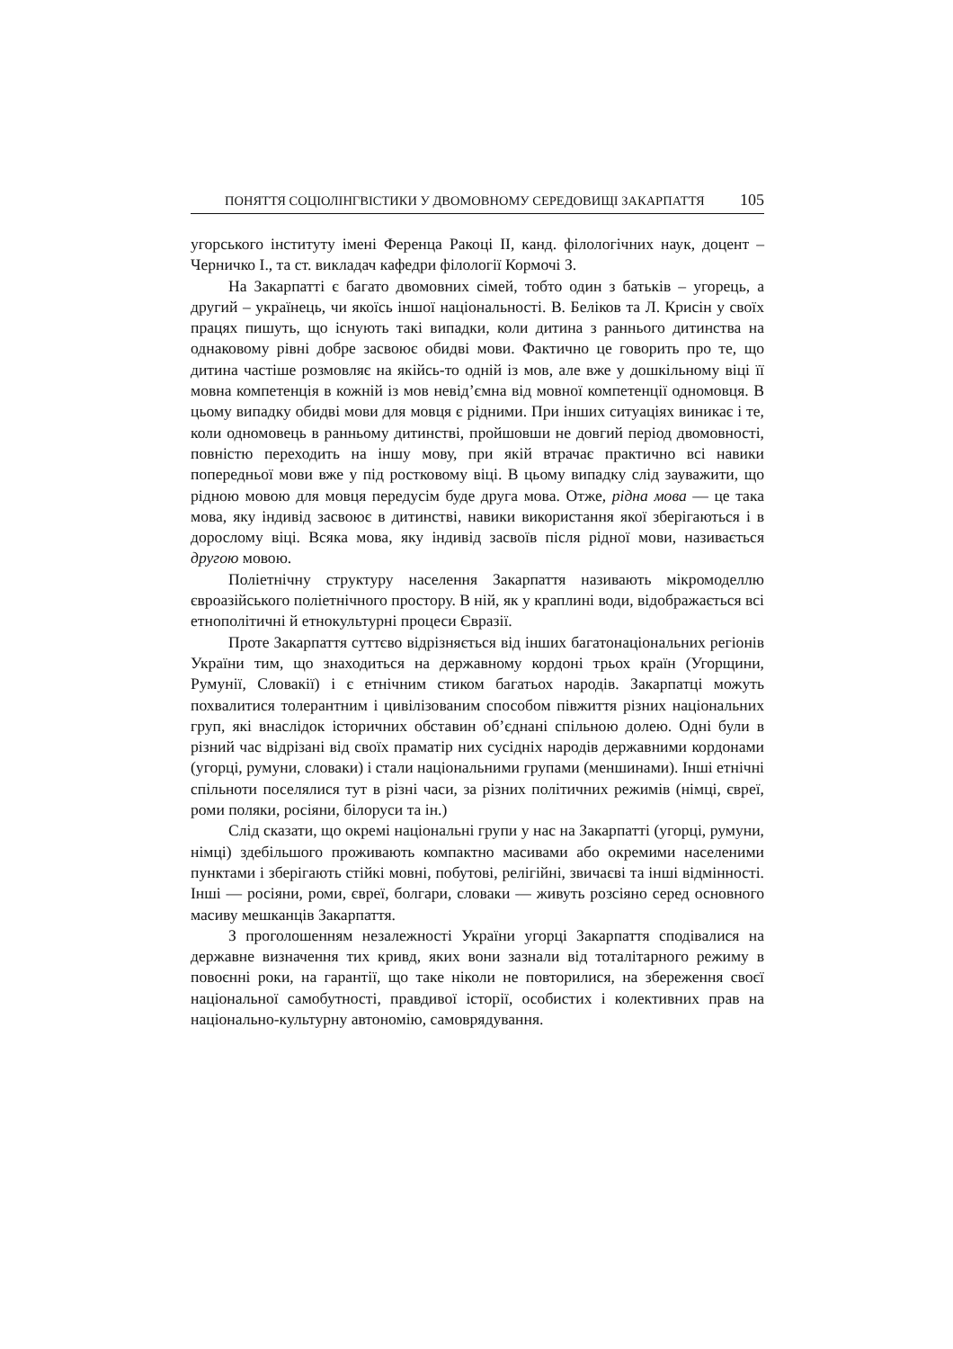ПОНЯТТЯ СОЦІОЛІНГВІСТИКИ У ДВОМОВНОМУ СЕРЕДОВИЩІ ЗАКАРПАТТЯ 105
угорського інституту імені Ференца Ракоці ІІ, канд. філологічних наук, доцент – Черничко І., та ст. викладач кафедри філології Кормочі З.
На Закарпатті є багато двомовних сімей, тобто один з батьків – угорець, а другий – українець, чи якоїсь іншої національності. В. Беліков та Л. Крисін у своїх працях пишуть, що існують такі випадки, коли дитина з раннього дитинства на однаковому рівні добре засвоює обидві мови. Фактично це говорить про те, що дитина частіше розмовляє на якійсь-то одній із мов, але вже у дошкільному віці її мовна компетенція в кожній із мов невід’ємна від мовної компетенції одномовця. В цьому випадку обидві мови для мовця є рідними. При інших ситуаціях виникає і те, коли одномовець в ранньому дитинстві, пройшовши не довгий період двомовності, повністю переходить на іншу мову, при якій втрачає практично всі навики попередньої мови вже у під ростковому віці. В цьому випадку слід зауважити, що рідною мовою для мовця передусім буде друга мова. Отже, рідна мова — це така мова, яку індивід засвоює в дитинстві, навики використання якої зберігаються і в дорослому віці. Всяка мова, яку індивід засвоїв після рідної мови, називається другою мовою.
Поліетнічну структуру населення Закарпаття називають мікромоделлю євроазійського поліетнічного простору. В ній, як у краплині води, відображається всі етнополітичні й етнокультурні процеси Євразії.
Проте Закарпаття суттєво відрізняється від інших багатонаціональних регіонів України тим, що знаходиться на державному кордоні трьох країн (Угорщини, Румунії, Словакії) і є етнічним стиком багатьох народів. Закарпатці можуть похвалитися толерантним і цивілізованим способом півжиття різних національних груп, які внаслідок історичних обставин об’єднані спільною долею. Одні були в різний час відрізані від своїх праматір них сусідніх народів державними кордонами (угорці, румуни, словаки) і стали національними групами (меншинами). Інші етнічні спільноти поселялися тут в різні часи, за різних політичних режимів (німці, євреї, роми поляки, росіяни, білоруси та ін.)
Слід сказати, що окремі національні групи у нас на Закарпатті (угорці, румуни, німці) здебільшого проживають компактно масивами або окремими населеними пунктами і зберігають стійкі мовні, побутові, релігійні, звичаєві та інші відмінності. Інші — росіяни, роми, євреї, болгари, словаки — живуть розсіяно серед основного масиву мешканців Закарпаття.
З проголошенням незалежності України угорці Закарпаття сподівалися на державне визначення тих кривд, яких вони зазнали від тоталітарного режиму в повоєнні роки, на гарантії, що таке ніколи не повторилися, на збереження своєї національної самобутності, правдивої історії, особистих і колективних прав на національно-культурну автономію, самоврядування.